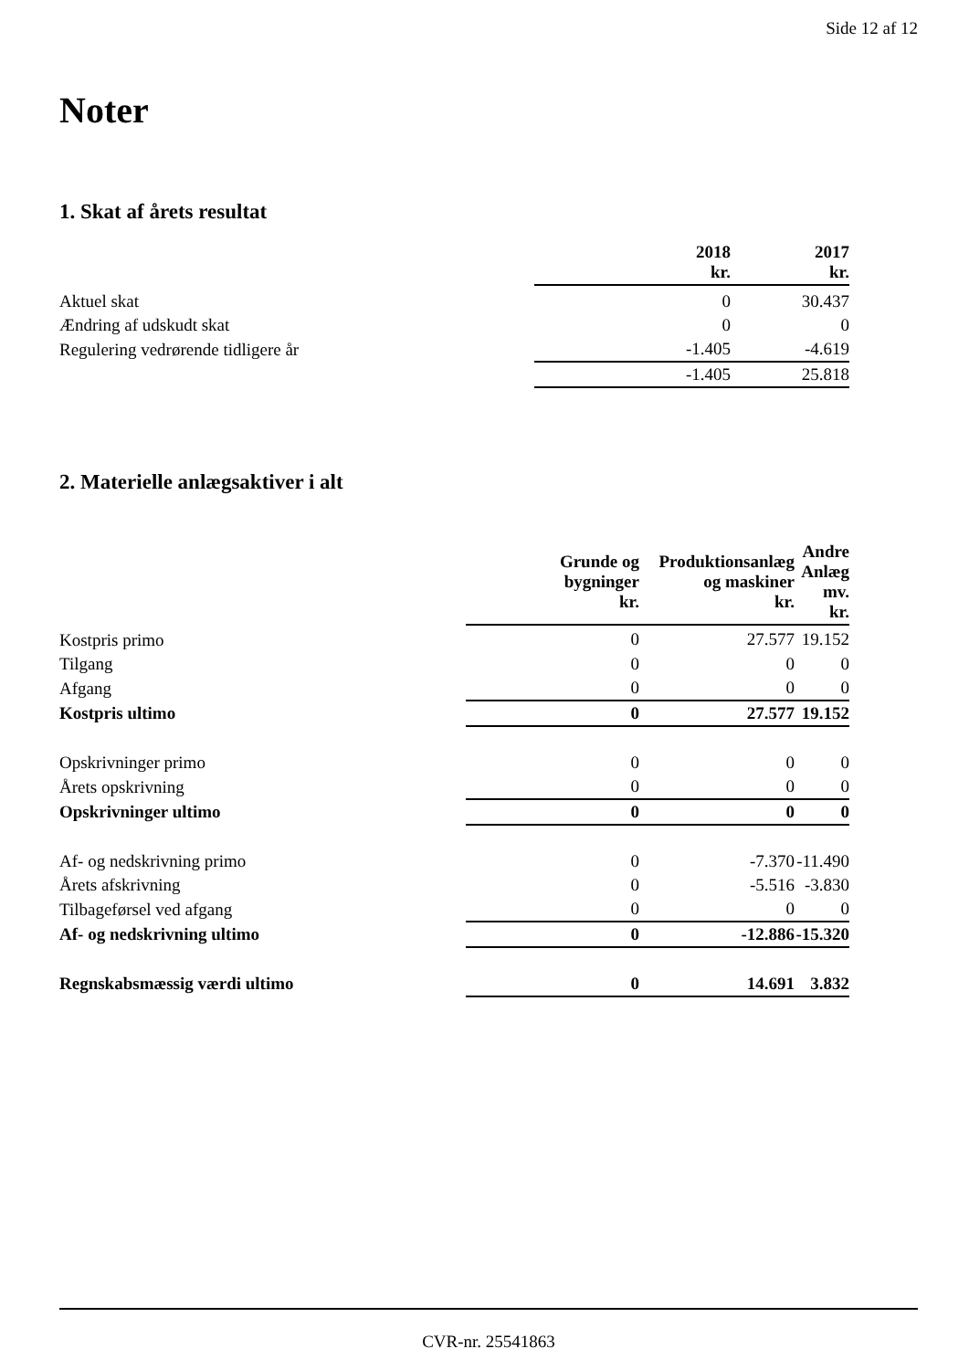Side 12 af 12
Noter
1. Skat af årets resultat
| | 2018 kr. | 2017 kr. |
| --- | --- | --- |
| Aktuel skat | 0 | 30.437 |
| Ændring af udskudt skat | 0 | 0 |
| Regulering vedrørende tidligere år | -1.405 | -4.619 |
| | -1.405 | 25.818 |
2. Materielle anlægsaktiver i alt
| | Grunde og bygninger kr. | Produktionsanlæg og maskiner kr. | Andre Anlæg mv. kr. |
| --- | --- | --- | --- |
| Kostpris primo | 0 | 27.577 | 19.152 |
| Tilgang | 0 | 0 | 0 |
| Afgang | 0 | 0 | 0 |
| Kostpris ultimo | 0 | 27.577 | 19.152 |
| Opskrivninger primo | 0 | 0 | 0 |
| Årets opskrivning | 0 | 0 | 0 |
| Opskrivninger ultimo | 0 | 0 | 0 |
| Af- og nedskrivning primo | 0 | -7.370 | -11.490 |
| Årets afskrivning | 0 | -5.516 | -3.830 |
| Tilbageførsel ved afgang | 0 | 0 | 0 |
| Af- og nedskrivning ultimo | 0 | -12.886 | -15.320 |
| Regnskabsmæssig værdi ultimo | 0 | 14.691 | 3.832 |
CVR-nr. 25541863